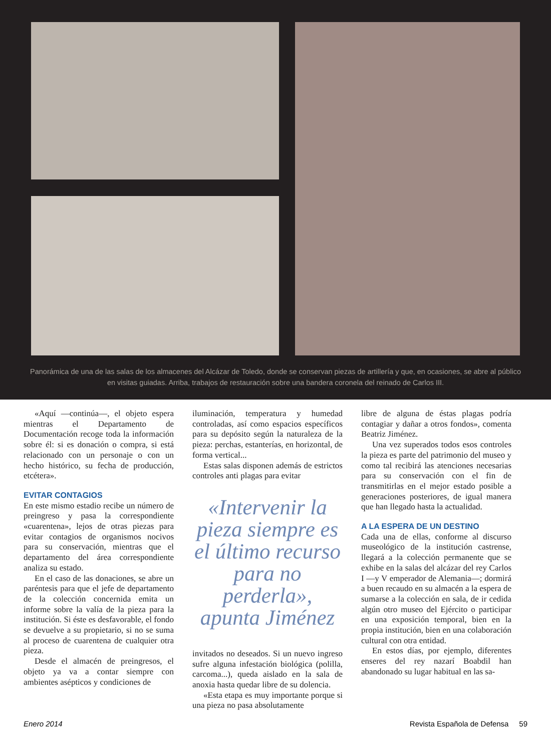Panorámica de una de las salas de los almacenes del Alcázar de Toledo, donde se conservan piezas de artillería y que, en ocasiones, se abre al público en visitas guiadas. Arriba, trabajos de restauración sobre una bandera coronela del reinado de Carlos III.
«Aquí —continúa—, el objeto espera mientras el Departamento de Documentación recoge toda la información sobre él: si es donación o compra, si está relacionado con un personaje o con un hecho histórico, su fecha de producción, etcétera».
EVITAR CONTAGIOS
En este mismo estadio recibe un número de preingreso y pasa la correspondiente «cuarentena», lejos de otras piezas para evitar contagios de organismos nocivos para su conservación, mientras que el departamento del área correspondiente analiza su estado.
En el caso de las donaciones, se abre un paréntesis para que el jefe de departamento de la colección concernida emita un informe sobre la valía de la pieza para la institución. Si éste es desfavorable, el fondo se devuelve a su propietario, si no se suma al proceso de cuarentena de cualquier otra pieza.
Desde el almacén de preingresos, el objeto ya va a contar siempre con ambientes asépticos y condiciones de
iluminación, temperatura y humedad controladas, así como espacios específicos para su depósito según la naturaleza de la pieza: perchas, estanterías, en horizontal, de forma vertical...
Estas salas disponen además de estrictos controles anti plagas para evitar
«Intervenir la pieza siempre es el último recurso para no perderla», apunta Jiménez
invitados no deseados. Si un nuevo ingreso sufre alguna infestación biológica (polilla, carcoma...), queda aislado en la sala de anoxia hasta quedar libre de su dolencia.
«Esta etapa es muy importante porque si una pieza no pasa absolutamente
libre de alguna de éstas plagas podría contagiar y dañar a otros fondos», comenta Beatriz Jiménez.
Una vez superados todos esos controles la pieza es parte del patrimonio del museo y como tal recibirá las atenciones necesarias para su conservación con el fin de transmitirlas en el mejor estado posible a generaciones posteriores, de igual manera que han llegado hasta la actualidad.
A LA ESPERA DE UN DESTINO
Cada una de ellas, conforme al discurso museológico de la institución castrense, llegará a la colección permanente que se exhibe en la salas del alcázar del rey Carlos I —y V emperador de Alemania—; dormirá a buen recaudo en su almacén a la espera de sumarse a la colección en sala, de ir cedida algún otro museo del Ejército o participar en una exposición temporal, bien en la propia institución, bien en una colaboración cultural con otra entidad.
En estos días, por ejemplo, diferentes enseres del rey nazarí Boabdil han abandonado su lugar habitual en las sa-
Enero 2014 Revista Española de Defensa 59